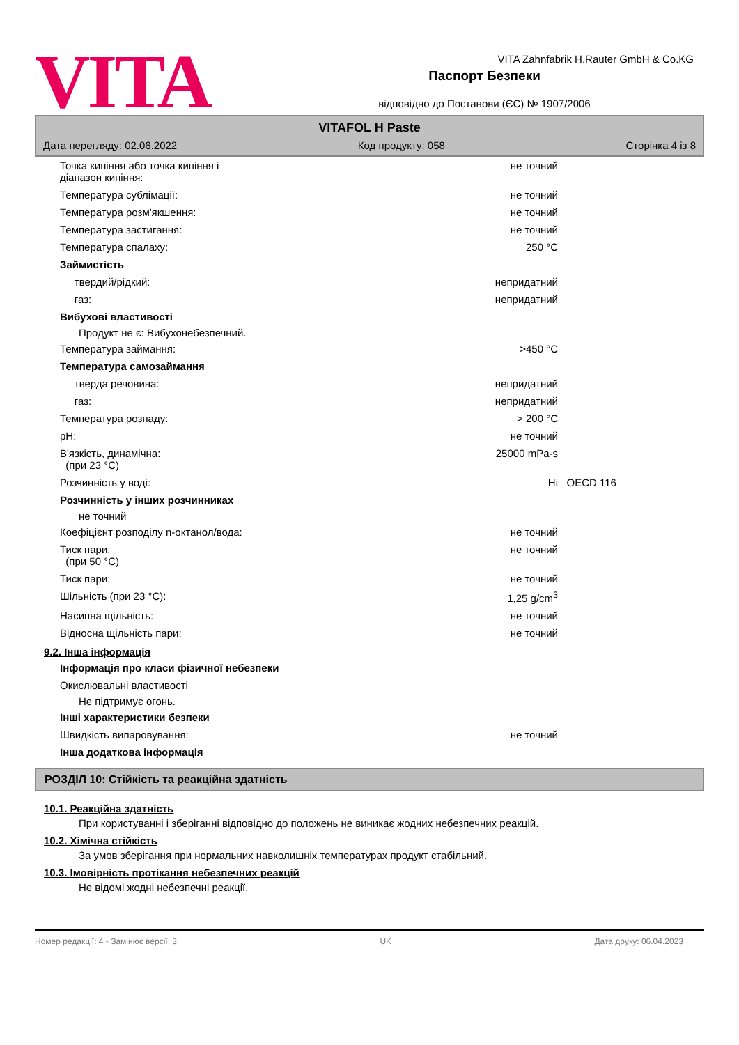VITA
Паспорт Безпеки
відповідно до Постанови (ЄС) № 1907/2006
VITA Zahnfabrik H.Rauter GmbH & Co.KG
VITAFOL H Paste
Дата перегляду: 02.06.2022 Код продукту: 058 Сторінка 4 із 8
Точка кипіння або точка кипіння і
діапазон кипіння:
не точний
Температура сублімації: не точний
Температура розм'якшення: не точний
Температура застигання: не точний
Температура спалаху: 250 °C
Займистість
твердий/рідкий: непридатний
газ: непридатний
Вибухові властивості
Продукт не є: Вибухонебезпечний.
Температура займання: >450 °C
Температура самозаймання
тверда речовина: непридатний
газ: непридатний
Температура розпаду: > 200 °C
pH: не точний
В'язкість, динамічна:
(при 23 °C)
25000 mPa·s
Розчинність у воді: Ні OECD 116
Розчинність у інших розчинниках
не точний
Коефіцієнт розподілу n-октанол/вода: не точний
Тиск пари:
(при 50 °C)
не точний
Тиск пари: не точний
Шільність (при 23 °C): 1,25 g/cm<sup>3</sup>
Насипна щільність: не точний
Відносна щільність пари: не точний
9.2. Інша інформація
Інформація про класи фізичної небезпеки
Окислювальні властивості
Не підтримує огонь.
Інші характеристики безпеки
Швидкість випаровування: не точний
Інша додаткова інформація
РОЗДІЛ 10: Стійкість та реакційна здатність
10.1. Реакційна здатність
При користуванні і зберіганні відповідно до положень не виникає жодних небезпечних реакцій.
10.2. Хімічна стійкість
За умов зберігання при нормальних навколишніх температурах продукт стабільний.
10.3. Імовірність протікання небезпечних реакцій
Не відомі жодні небезпечні реакції.
Номер редакції: 4 - Замінює версії: 3 UK Дата друку: 06.04.2023